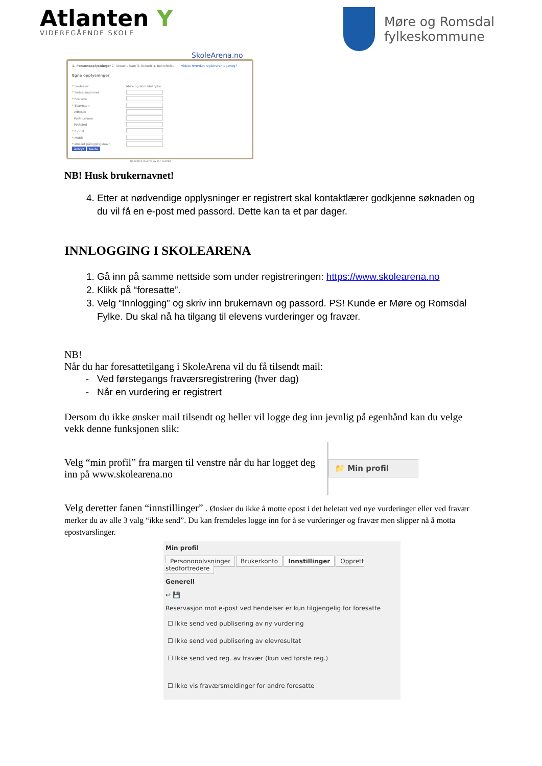Atlanten Y
VIDEREGÅENDE SKOLE
Møre og Romsdal
fylkeskommune
SkoleArena.no
1. Personopplysninger 2. Aktuelle barn 3. Bekreft 4. Bekreftelse Video: Hvordan registrerer jeg meg?
Egne opplysninger
* Skoleeier Møre og Romsdal fylke
* Fødselsnummer
* Fornavn
* Etternavn
Adresse
Postnummer
Poststed
* E-post
* Mobil
* Ønsket påloggingsnavn
Avbryt Neste
Tjenesten leveres av IST ©2010
NB! Husk brukernavnet!
4. Etter at nødvendige opplysninger er registrert skal kontaktlærer godkjenne søknaden og du vil få en e-post med passord. Dette kan ta et par dager.
INNLOGGING I SKOLEARENA
1. Gå inn på samme nettside som under registreringen: https://www.skolearena.no
2. Klikk på “foresatte”.
3. Velg “Innlogging” og skriv inn brukernavn og passord. PS! Kunde er Møre og Romsdal Fylke. Du skal nå ha tilgang til elevens vurderinger og fravær.
NB!
Når du har foresattetilgang i SkoleArena vil du få tilsendt mail:
Ved førstegangs fraværsregistrering (hver dag)
Når en vurdering er registrert
Dersom du ikke ønsker mail tilsendt og heller vil logge deg inn jevnlig på egenhånd kan du velge vekk denne funksjonen slik:
Velg “min profil” fra margen til venstre når du har logget deg inn på www.skolearena.no
📁 Min profil
Velg deretter fanen “innstillinger” . Ønsker du ikke å motte epost i det heletatt ved nye vurderinger eller ved fravær merker du av alle 3 valg “ikke send”. Du kan fremdeles logge inn for å se vurderinger og fravær men slipper nå å motta epostvarslinger.
Min profil
Personopplysninger Brukerkonto Innstillinger Opprett stedfortredere
Generell
↩ 💾
Reservasjon mot e-post ved hendelser er kun tilgjengelig for foresatte
☐ Ikke send ved publisering av ny vurdering
☐ Ikke send ved publisering av elevresultat
☐ Ikke send ved reg. av fravær (kun ved første reg.)
☐ Ikke vis fraværsmeldinger for andre foresatte